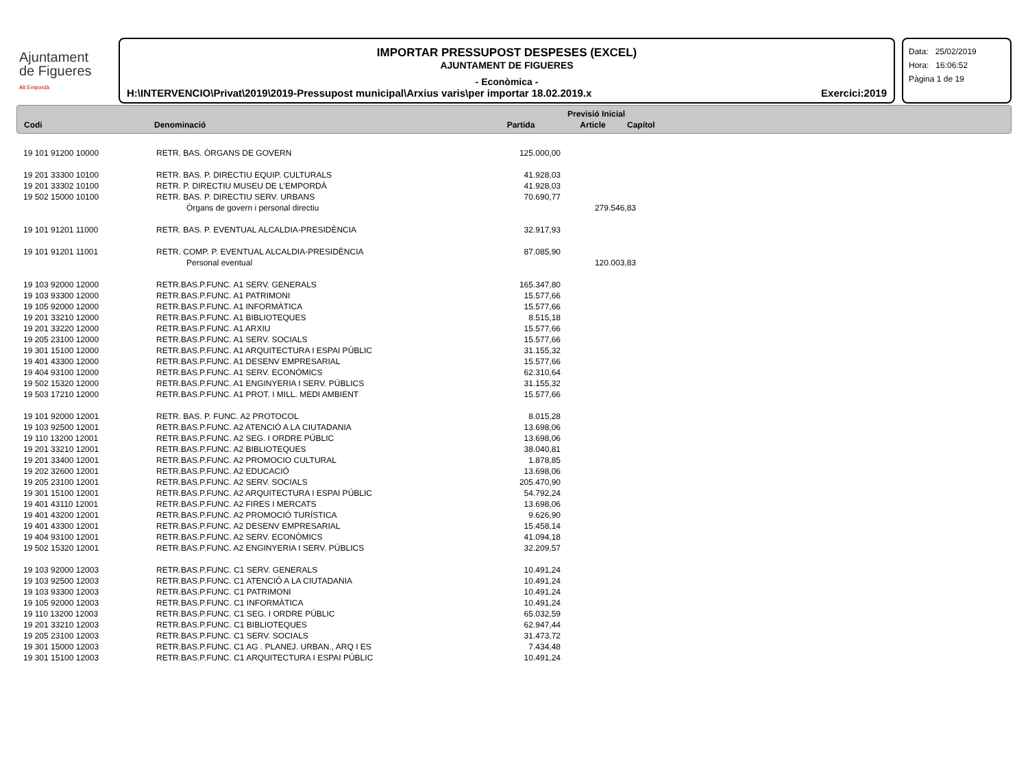Ajuntament
de Figueres
Alt Empordà
IMPORTAR PRESSUPOST DESPESES (EXCEL)
AJUNTAMENT DE FIGUERES
- Econòmica -
H:\INTERVENCIO\Privat\2019\2019-Pressupost municipal\Arxius varis\per importar 18.02.2019.x Exercici:2019
Data: 25/02/2019
Hora: 16:06:52
Pàgina 1 de 19
| | | Previsió Inicial | | |
| --- | --- | --- | --- | --- |
| Codi | Denominació | Partida | Article | Capítol |
| 19 101 91200 10000 | RETR. BAS. ÒRGANS DE GOVERN | 125.000,00 | |
| 19 201 33300 10100 | RETR. BAS. P. DIRECTIU EQUIP. CULTURALS | 41.928,03 | |
| 19 201 33302 10100 | RETR. P. DIRECTIU MUSEU DE L'EMPORDÀ | 41.928,03 | |
| 19 502 15000 10100 | RETR. BAS. P. DIRECTIU SERV. URBANS | 70.690,77 | |
| | Òrgans de govern i personal directiu | | 279.546,83 |
| 19 101 91201 11000 | RETR. BAS. P. EVENTUAL ALCALDIA-PRESIDÈNCIA | 32.917,93 | |
| 19 101 91201 11001 | RETR. COMP. P. EVENTUAL ALCALDIA-PRESIDÈNCIA | 87.085,90 | |
| | Personal eventual | | 120.003,83 |
| 19 103 92000 12000 | RETR.BAS.P.FUNC. A1 SERV. GENERALS | 165.347,80 | |
| 19 103 93300 12000 | RETR.BAS.P.FUNC. A1 PATRIMONI | 15.577,66 | |
| 19 105 92000 12000 | RETR.BAS.P.FUNC. A1 INFORMÀTICA | 15.577,66 | |
| 19 201 33210 12000 | RETR.BAS.P.FUNC. A1 BIBLIOTEQUES | 8.515,18 | |
| 19 201 33220 12000 | RETR.BAS.P.FUNC. A1 ARXIU | 15.577,66 | |
| 19 205 23100 12000 | RETR.BAS.P.FUNC. A1 SERV. SOCIALS | 15.577,66 | |
| 19 301 15100 12000 | RETR.BAS.P.FUNC. A1 ARQUITECTURA I ESPAI PÚBLIC | 31.155,32 | |
| 19 401 43300 12000 | RETR.BAS.P.FUNC. A1 DESENV EMPRESARIAL | 15.577,66 | |
| 19 404 93100 12000 | RETR.BAS.P.FUNC. A1 SERV. ECONÒMICS | 62.310,64 | |
| 19 502 15320 12000 | RETR.BAS.P.FUNC. A1 ENGINYERIA I SERV. PÚBLICS | 31.155,32 | |
| 19 503 17210 12000 | RETR.BAS.P.FUNC. A1 PROT. I MILL. MEDI AMBIENT | 15.577,66 | |
| 19 101 92000 12001 | RETR. BAS. P. FUNC. A2 PROTOCOL | 8.015,28 | |
| 19 103 92500 12001 | RETR.BAS.P.FUNC. A2 ATENCIÓ A LA CIUTADANIA | 13.698,06 | |
| 19 110 13200 12001 | RETR.BAS.P.FUNC. A2 SEG. I ORDRE PÚBLIC | 13.698,06 | |
| 19 201 33210 12001 | RETR.BAS.P.FUNC. A2 BIBLIOTEQUES | 38.040,81 | |
| 19 201 33400 12001 | RETR.BAS.P.FUNC. A2 PROMOCIO CULTURAL | 1.878,85 | |
| 19 202 32600 12001 | RETR.BAS.P.FUNC. A2 EDUCACIÓ | 13.698,06 | |
| 19 205 23100 12001 | RETR.BAS.P.FUNC. A2 SERV. SOCIALS | 205.470,90 | |
| 19 301 15100 12001 | RETR.BAS.P.FUNC. A2 ARQUITECTURA I ESPAI PÚBLIC | 54.792,24 | |
| 19 401 43110 12001 | RETR.BAS.P.FUNC. A2 FIRES I MERCATS | 13.698,06 | |
| 19 401 43200 12001 | RETR.BAS.P.FUNC. A2 PROMOCIÓ TURÍSTICA | 9.626,90 | |
| 19 401 43300 12001 | RETR.BAS.P.FUNC. A2 DESENV EMPRESARIAL | 15.458,14 | |
| 19 404 93100 12001 | RETR.BAS.P.FUNC. A2 SERV. ECONÒMICS | 41.094,18 | |
| 19 502 15320 12001 | RETR.BAS.P.FUNC. A2 ENGINYERIA I SERV. PÚBLICS | 32.209,57 | |
| 19 103 92000 12003 | RETR.BAS.P.FUNC. C1 SERV. GENERALS | 10.491,24 | |
| 19 103 92500 12003 | RETR.BAS.P.FUNC. C1 ATENCIÓ A LA CIUTADANIA | 10.491,24 | |
| 19 103 93300 12003 | RETR.BAS.P.FUNC. C1 PATRIMONI | 10.491,24 | |
| 19 105 92000 12003 | RETR.BAS.P.FUNC. C1 INFORMÀTICA | 10.491,24 | |
| 19 110 13200 12003 | RETR.BAS.P.FUNC. C1 SEG. I ORDRE PÚBLIC | 65.032,59 | |
| 19 201 33210 12003 | RETR.BAS.P.FUNC. C1 BIBLIOTEQUES | 62.947,44 | |
| 19 205 23100 12003 | RETR.BAS.P.FUNC. C1 SERV. SOCIALS | 31.473,72 | |
| 19 301 15000 12003 | RETR.BAS.P.FUNC. C1 AG . PLANEJ. URBAN., ARQ I ES | 7.434,48 | |
| 19 301 15100 12003 | RETR.BAS.P.FUNC. C1 ARQUITECTURA I ESPAI PÚBLIC | 10.491,24 | |